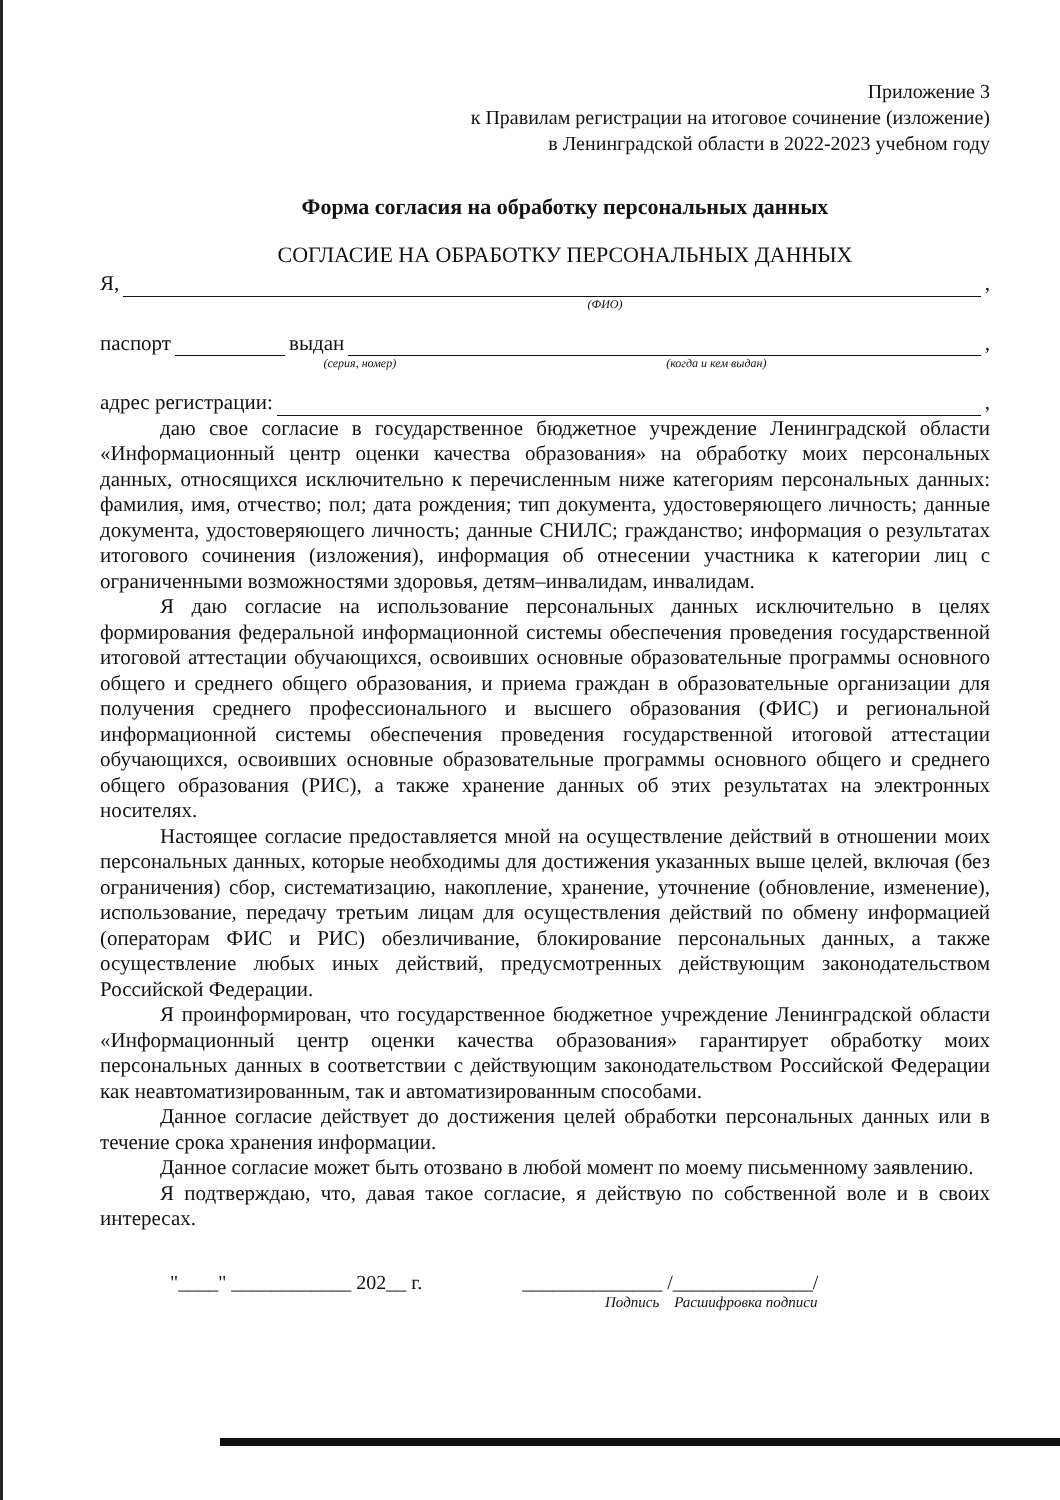Приложение 3
к Правилам регистрации на итоговое сочинение (изложение)
в Ленинградской области в 2022-2023 учебном году
Форма согласия на обработку персональных данных
СОГЛАСИЕ НА ОБРАБОТКУ ПЕРСОНАЛЬНЫХ ДАННЫХ
Я, ,
(ФИО)
паспорт выдан ,
(серия, номер) (когда и кем выдан)
адрес регистрации: ,
даю свое согласие в государственное бюджетное учреждение Ленинградской области «Информационный центр оценки качества образования» на обработку моих персональных данных, относящихся исключительно к перечисленным ниже категориям персональных данных: фамилия, имя, отчество; пол; дата рождения; тип документа, удостоверяющего личность; данные документа, удостоверяющего личность; данные СНИЛС; гражданство; информация о результатах итогового сочинения (изложения), информация об отнесении участника к категории лиц с ограниченными возможностями здоровья, детям–инвалидам, инвалидам.
Я даю согласие на использование персональных данных исключительно в целях формирования федеральной информационной системы обеспечения проведения государственной итоговой аттестации обучающихся, освоивших основные образовательные программы основного общего и среднего общего образования, и приема граждан в образовательные организации для получения среднего профессионального и высшего образования (ФИС) и региональной информационной системы обеспечения проведения государственной итоговой аттестации обучающихся, освоивших основные образовательные программы основного общего и среднего общего образования (РИС), а также хранение данных об этих результатах на электронных носителях.
Настоящее согласие предоставляется мной на осуществление действий в отношении моих персональных данных, которые необходимы для достижения указанных выше целей, включая (без ограничения) сбор, систематизацию, накопление, хранение, уточнение (обновление, изменение), использование, передачу третьим лицам для осуществления действий по обмену информацией (операторам ФИС и РИС) обезличивание, блокирование персональных данных, а также осуществление любых иных действий, предусмотренных действующим законодательством Российской Федерации.
Я проинформирован, что государственное бюджетное учреждение Ленинградской области «Информационный центр оценки качества образования» гарантирует обработку моих персональных данных в соответствии с действующим законодательством Российской Федерации как неавтоматизированным, так и автоматизированным способами.
Данное согласие действует до достижения целей обработки персональных данных или в течение срока хранения информации.
Данное согласие может быть отозвано в любой момент по моему письменному заявлению.
Я подтверждаю, что, давая такое согласие, я действую по собственной воле и в своих интересах.
"____" ____________ 202__ г. ______________ /______________/
Подпись Расшифровка подписи